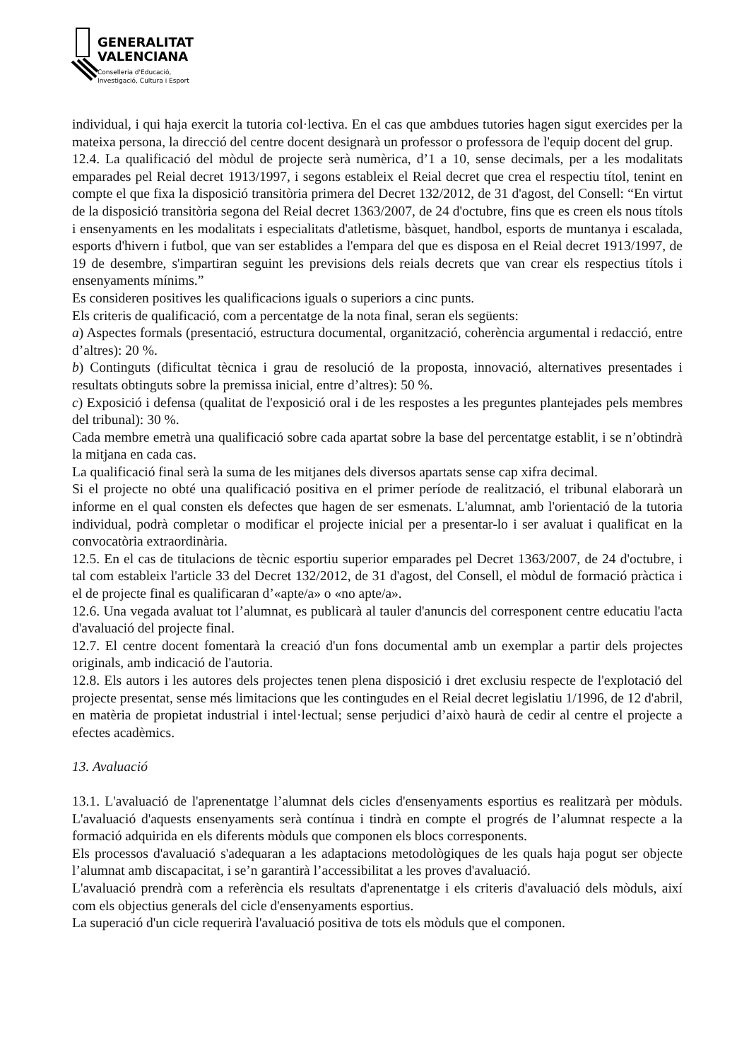GENERALITAT
VALENCIANA
Conselleria d'Educació,
Investigació, Cultura i Esport
individual, i qui haja exercit la tutoria col·lectiva. En el cas que ambdues tutories hagen sigut exercides per la mateixa persona, la direcció del centre docent designarà un professor o professora de l'equip docent del grup.
12.4. La qualificació del mòdul de projecte serà numèrica, d’1 a 10, sense decimals, per a les modalitats emparades pel Reial decret 1913/1997, i segons estableix el Reial decret que crea el respectiu títol, tenint en compte el que fixa la disposició transitòria primera del Decret 132/2012, de 31 d'agost, del Consell: “En virtut de la disposició transitòria segona del Reial decret 1363/2007, de 24 d'octubre, fins que es creen els nous títols i ensenyaments en les modalitats i especialitats d'atletisme, bàsquet, handbol, esports de muntanya i escalada, esports d'hivern i futbol, que van ser establides a l'empara del que es disposa en el Reial decret 1913/1997, de 19 de desembre, s'impartiran seguint les previsions dels reials decrets que van crear els respectius títols i ensenyaments mínims.”
Es consideren positives les qualificacions iguals o superiors a cinc punts.
Els criteris de qualificació, com a percentatge de la nota final, seran els següents:
a) Aspectes formals (presentació, estructura documental, organització, coherència argumental i redacció, entre d’altres): 20 %.
b) Continguts (dificultat tècnica i grau de resolució de la proposta, innovació, alternatives presentades i resultats obtinguts sobre la premissa inicial, entre d’altres): 50 %.
c) Exposició i defensa (qualitat de l'exposició oral i de les respostes a les preguntes plantejades pels membres del tribunal): 30 %.
Cada membre emetrà una qualificació sobre cada apartat sobre la base del percentatge establit, i se n’obtindrà la mitjana en cada cas.
La qualificació final serà la suma de les mitjanes dels diversos apartats sense cap xifra decimal.
Si el projecte no obté una qualificació positiva en el primer període de realització, el tribunal elaborarà un informe en el qual consten els defectes que hagen de ser esmenats. L'alumnat, amb l'orientació de la tutoria individual, podrà completar o modificar el projecte inicial per a presentar-lo i ser avaluat i qualificat en la convocatòria extraordinària.
12.5. En el cas de titulacions de tècnic esportiu superior emparades pel Decret 1363/2007, de 24 d'octubre, i tal com estableix l'article 33 del Decret 132/2012, de 31 d'agost, del Consell, el mòdul de formació pràctica i el de projecte final es qualificaran d’«apte/a» o «no apte/a».
12.6. Una vegada avaluat tot l’alumnat, es publicarà al tauler d'anuncis del corresponent centre educatiu l'acta d'avaluació del projecte final.
12.7. El centre docent fomentarà la creació d'un fons documental amb un exemplar a partir dels projectes originals, amb indicació de l'autoria.
12.8. Els autors i les autores dels projectes tenen plena disposició i dret exclusiu respecte de l'explotació del projecte presentat, sense més limitacions que les contingudes en el Reial decret legislatiu 1/1996, de 12 d'abril, en matèria de propietat industrial i intel·lectual; sense perjudici d’això haurà de cedir al centre el projecte a efectes acadèmics.
13. Avaluació
13.1. L'avaluació de l'aprenentatge l’alumnat dels cicles d'ensenyaments esportius es realitzarà per mòduls. L'avaluació d'aquests ensenyaments serà contínua i tindrà en compte el progrés de l’alumnat respecte a la formació adquirida en els diferents mòduls que componen els blocs corresponents.
Els processos d'avaluació s'adequaran a les adaptacions metodològiques de les quals haja pogut ser objecte l’alumnat amb discapacitat, i se’n garantirà l’accessibilitat a les proves d'avaluació.
L'avaluació prendrà com a referència els resultats d'aprenentatge i els criteris d'avaluació dels mòduls, així com els objectius generals del cicle d'ensenyaments esportius.
La superació d'un cicle requerirà l'avaluació positiva de tots els mòduls que el componen.